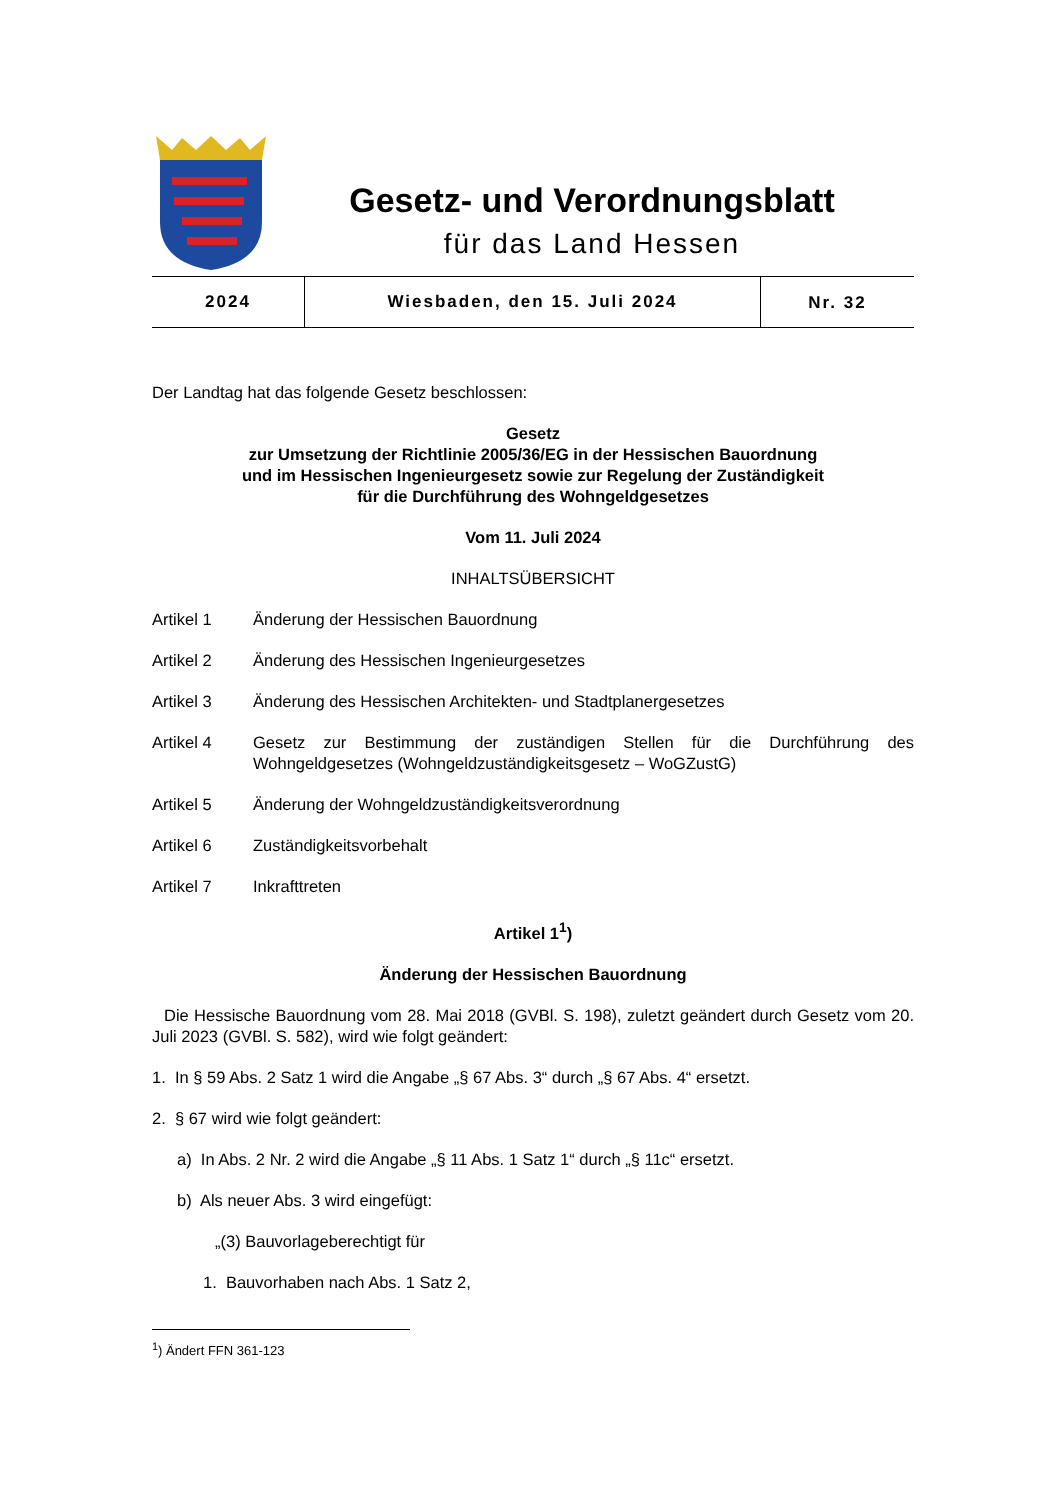Gesetz- und Verordnungsblatt
für das Land Hessen
2024 Wiesbaden, den 15. Juli 2024
Nr. 32
Der Landtag hat das folgende Gesetz beschlossen:
Gesetz
zur Umsetzung der Richtlinie 2005/36/EG in der Hessischen Bauordnung
und im Hessischen Ingenieurgesetz sowie zur Regelung der Zuständigkeit
für die Durchführung des Wohngeldgesetzes
Vom 11. Juli 2024
INHALTSÜBERSICHT
Artikel 1 Änderung der Hessischen Bauordnung
Artikel 2 Änderung des Hessischen Ingenieurgesetzes
Artikel 3 Änderung des Hessischen Architekten- und Stadtplanergesetzes
Artikel 4 Gesetz zur Bestimmung der zuständigen Stellen für die Durchführung des Wohngeldgesetzes (Wohngeldzuständigkeitsgesetz – WoGZustG)
Artikel 5 Änderung der Wohngeldzuständigkeitsverordnung
Artikel 6 Zuständigkeitsvorbehalt
Artikel 7 Inkrafttreten
Artikel 1<sup>1</sup>)
Änderung der Hessischen Bauordnung
Die Hessische Bauordnung vom 28. Mai 2018 (GVBl. S. 198), zuletzt geändert durch Gesetz vom 20. Juli 2023 (GVBl. S. 582), wird wie folgt geändert:
1. In § 59 Abs. 2 Satz 1 wird die Angabe „§ 67 Abs. 3“ durch „§ 67 Abs. 4“ ersetzt.
2. § 67 wird wie folgt geändert:
a) In Abs. 2 Nr. 2 wird die Angabe „§ 11 Abs. 1 Satz 1“ durch „§ 11c“ ersetzt.
b) Als neuer Abs. 3 wird eingefügt:
„(3) Bauvorlageberechtigt für
1. Bauvorhaben nach Abs. 1 Satz 2,
<sup>1</sup>) Ändert FFN 361-123